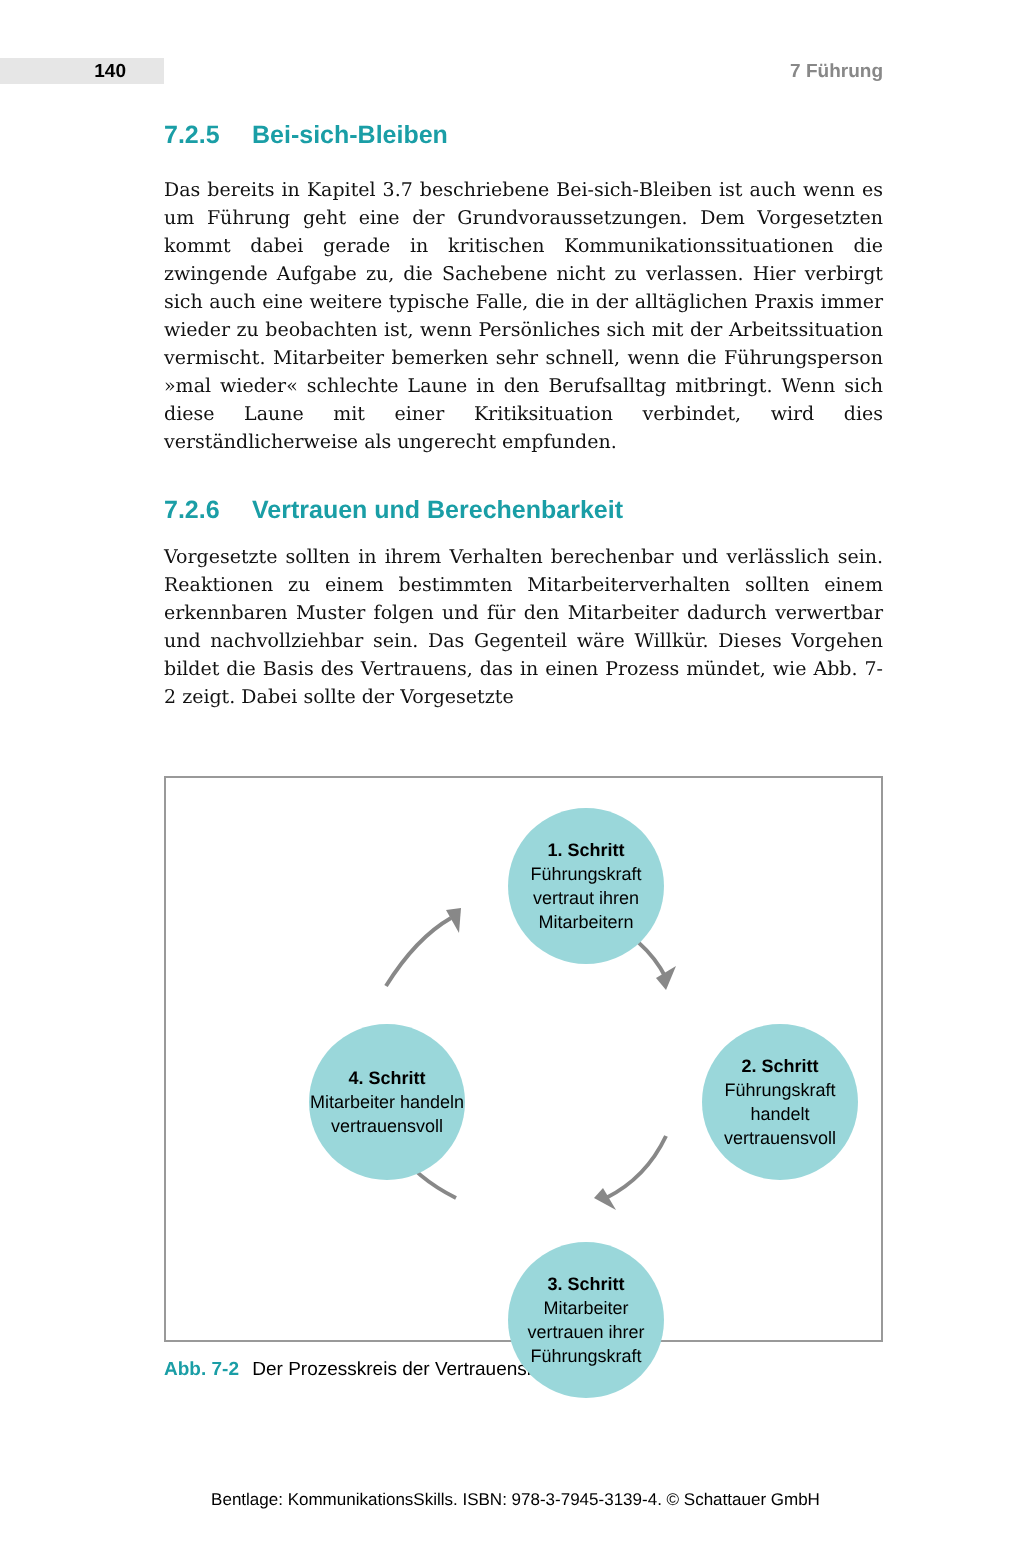140
7 Führung
7.2.5 Bei-sich-Bleiben
Das bereits in Kapitel 3.7 beschriebene Bei-sich-Bleiben ist auch wenn es um Führung geht eine der Grundvoraussetzungen. Dem Vorgesetzten kommt dabei gerade in kritischen Kommunikationssituationen die zwingende Aufgabe zu, die Sachebene nicht zu verlassen. Hier verbirgt sich auch eine weitere typische Falle, die in der alltäglichen Praxis immer wieder zu beobachten ist, wenn Persönliches sich mit der Arbeitssituation vermischt. Mitarbeiter bemerken sehr schnell, wenn die Führungsperson »mal wieder« schlechte Laune in den Berufsalltag mitbringt. Wenn sich diese Laune mit einer Kritiksituation verbindet, wird dies verständlicherweise als ungerecht empfunden.
7.2.6 Vertrauen und Berechenbarkeit
Vorgesetzte sollten in ihrem Verhalten berechenbar und verlässlich sein. Reaktionen zu einem bestimmten Mitarbeiterverhalten sollten einem erkennbaren Muster folgen und für den Mitarbeiter dadurch verwertbar und nachvollziehbar sein. Das Gegenteil wäre Willkür. Dieses Vorgehen bildet die Basis des Vertrauens, das in einen Prozess mündet, wie Abb. 7-2 zeigt. Dabei sollte der Vorgesetzte
1. Schritt
Führungskraft vertraut ihren Mitarbeitern
2. Schritt
Führungskraft handelt vertrauensvoll
3. Schritt
Mitarbeiter vertrauen ihrer Führungskraft
4. Schritt
Mitarbeiter handeln vertrauensvoll
Abb. 7-2 Der Prozesskreis der Vertrauensbildung
Bentlage: KommunikationsSkills. ISBN: 978-3-7945-3139-4. © Schattauer GmbH